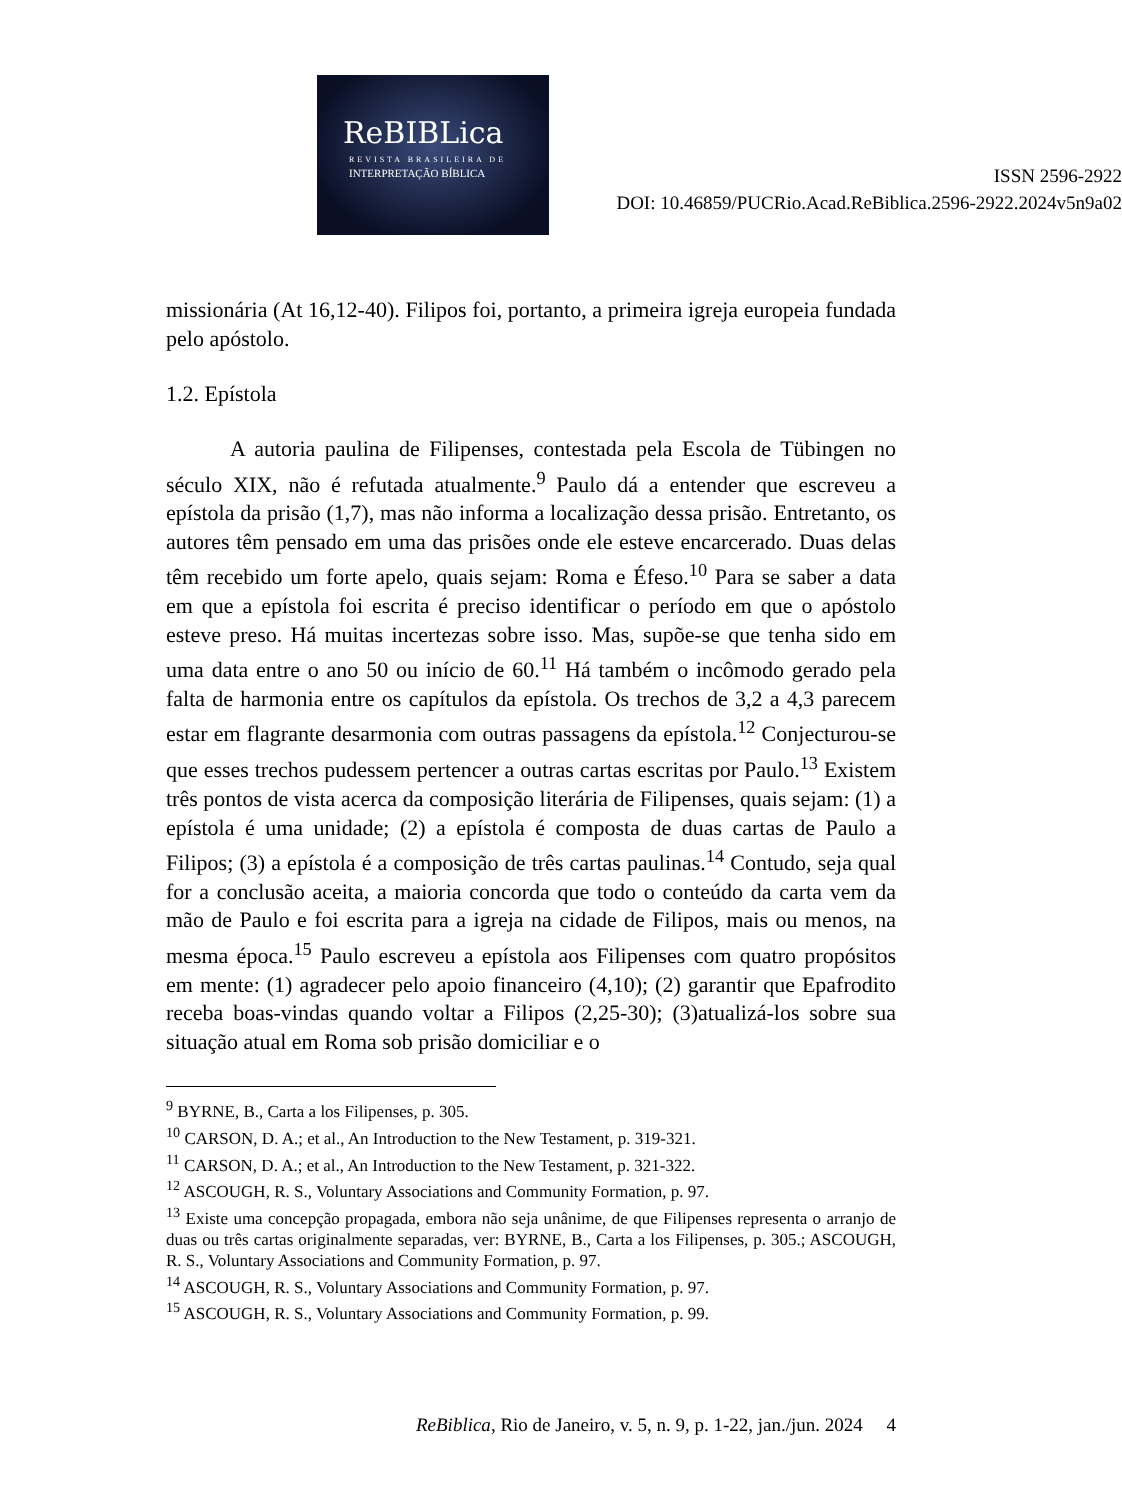ReBIBLica
REVISTA BRASILEIRA DE
INTERPRETAÇÃO BÍBLICA
ISSN 2596-2922
DOI: 10.46859/PUCRio.Acad.ReBiblica.2596-2922.2024v5n9a02
missionária (At 16,12-40). Filipos foi, portanto, a primeira igreja europeia fundada pelo apóstolo.
1.2. Epístola
A autoria paulina de Filipenses, contestada pela Escola de Tübingen no século XIX, não é refutada atualmente.<sup>9</sup> Paulo dá a entender que escreveu a epístola da prisão (1,7), mas não informa a localização dessa prisão. Entretanto, os autores têm pensado em uma das prisões onde ele esteve encarcerado. Duas delas têm recebido um forte apelo, quais sejam: Roma e Éfeso.<sup>10</sup> Para se saber a data em que a epístola foi escrita é preciso identificar o período em que o apóstolo esteve preso. Há muitas incertezas sobre isso. Mas, supõe-se que tenha sido em uma data entre o ano 50 ou início de 60.<sup>11</sup> Há também o incômodo gerado pela falta de harmonia entre os capítulos da epístola. Os trechos de 3,2 a 4,3 parecem estar em flagrante desarmonia com outras passagens da epístola.<sup>12</sup> Conjecturou-se que esses trechos pudessem pertencer a outras cartas escritas por Paulo.<sup>13</sup> Existem três pontos de vista acerca da composição literária de Filipenses, quais sejam: (1) a epístola é uma unidade; (2) a epístola é composta de duas cartas de Paulo a Filipos; (3) a epístola é a composição de três cartas paulinas.<sup>14</sup> Contudo, seja qual for a conclusão aceita, a maioria concorda que todo o conteúdo da carta vem da mão de Paulo e foi escrita para a igreja na cidade de Filipos, mais ou menos, na mesma época.<sup>15</sup> Paulo escreveu a epístola aos Filipenses com quatro propósitos em mente: (1) agradecer pelo apoio financeiro (4,10); (2) garantir que Epafrodito receba boas-vindas quando voltar a Filipos (2,25-30); (3)atualizá-los sobre sua situação atual em Roma sob prisão domiciliar e o
<sup>9</sup> BYRNE, B., Carta a los Filipenses, p. 305.
<sup>10</sup> CARSON, D. A.; et al., An Introduction to the New Testament, p. 319-321.
<sup>11</sup> CARSON, D. A.; et al., An Introduction to the New Testament, p. 321-322.
<sup>12</sup> ASCOUGH, R. S., Voluntary Associations and Community Formation, p. 97.
<sup>13</sup> Existe uma concepção propagada, embora não seja unânime, de que Filipenses representa o arranjo de duas ou três cartas originalmente separadas, ver: BYRNE, B., Carta a los Filipenses, p. 305.; ASCOUGH, R. S., Voluntary Associations and Community Formation, p. 97.
<sup>14</sup> ASCOUGH, R. S., Voluntary Associations and Community Formation, p. 97.
<sup>15</sup> ASCOUGH, R. S., Voluntary Associations and Community Formation, p. 99.
ReBiblica, Rio de Janeiro, v. 5, n. 9, p. 1-22, jan./jun. 2024 4